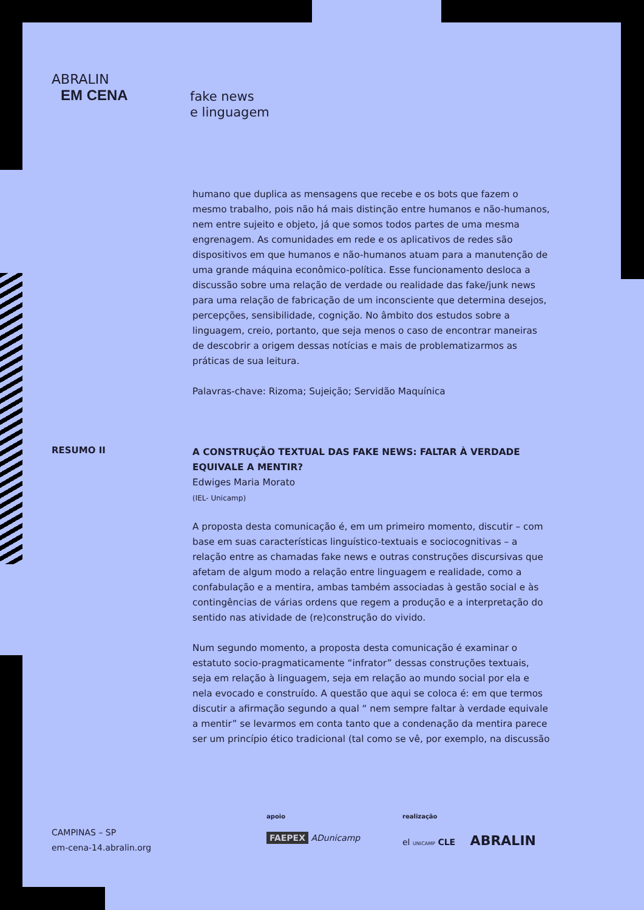ABRALIN
EM CENA
fake news
e linguagem
humano que duplica as mensagens que recebe e os bots que fazem o mesmo trabalho, pois não há mais distinção entre humanos e não-humanos, nem entre sujeito e objeto, já que somos todos partes de uma mesma engrenagem. As comunidades em rede e os aplicativos de redes são dispositivos em que humanos e não-humanos atuam para a manutenção de uma grande máquina econômico-política. Esse funcionamento desloca a discussão sobre uma relação de verdade ou realidade das fake/junk news para uma relação de fabricação de um inconsciente que determina desejos, percepções, sensibilidade, cognição. No âmbito dos estudos sobre a linguagem, creio, portanto, que seja menos o caso de encontrar maneiras de descobrir a origem dessas notícias e mais de problematizarmos as práticas de sua leitura.
Palavras-chave: Rizoma; Sujeição; Servidão Maquínica
RESUMO II
A CONSTRUÇÃO TEXTUAL DAS FAKE NEWS: FALTAR À VERDADE EQUIVALE A MENTIR?
Edwiges Maria Morato
(IEL- Unicamp)
A proposta desta comunicação é, em um primeiro momento, discutir – com base em suas características linguístico-textuais e sociocognitivas – a relação entre as chamadas fake news e outras construções discursivas que afetam de algum modo a relação entre linguagem e realidade, como a confabulação e a mentira, ambas também associadas à gestão social e às contingências de várias ordens que regem a produção e a interpretação do sentido nas atividade de (re)construção do vivido.
Num segundo momento, a proposta desta comunicação é examinar o estatuto socio-pragmaticamente “infrator” dessas construções textuais, seja em relação à linguagem, seja em relação ao mundo social por ela e nela evocado e construído. A questão que aqui se coloca é: em que termos discutir a afirmação segundo a qual “ nem sempre faltar à verdade equivale a mentir” se levarmos em conta tanto que a condenação da mentira parece ser um princípio ético tradicional (tal como se vê, por exemplo, na discussão
CAMPINAS – SP
em-cena-14.abralin.org
apoio
FAEPEX ADunicamp
realização
el UNICAMP CLE ABRALIN